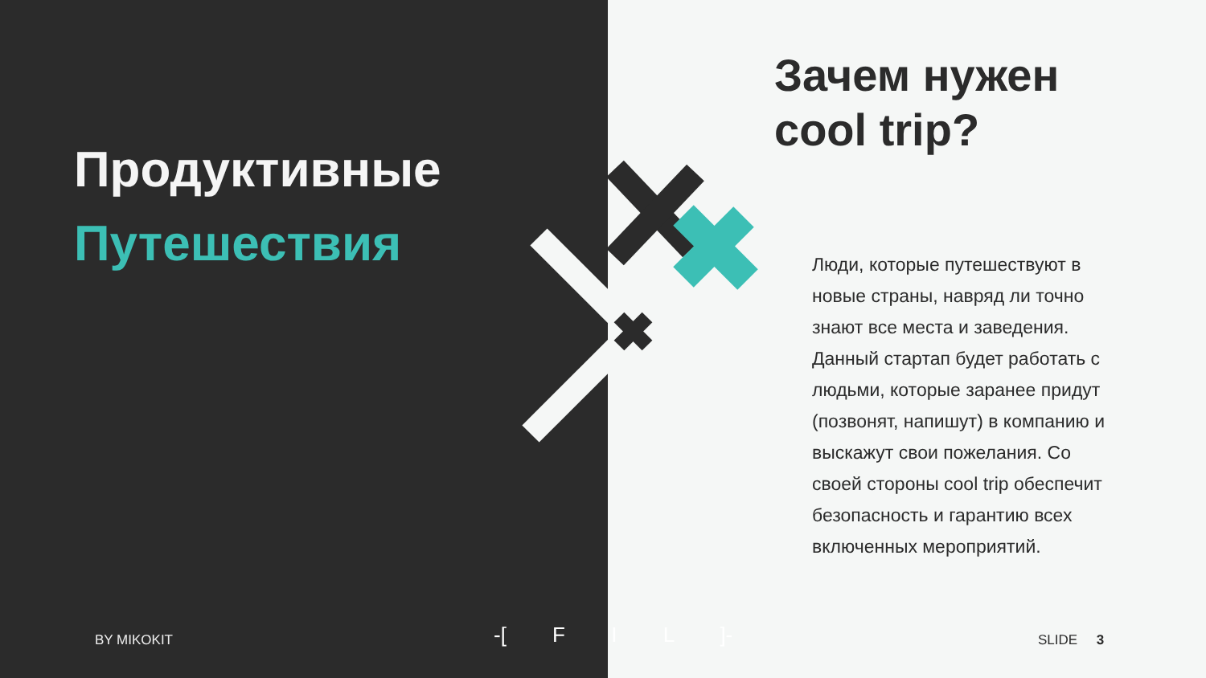Продуктивные
Путешествия
Зачем нужен
cool trip?
Люди, которые путешествуют в новые страны, навряд ли точно знают все места и заведения. Данный стартап будет работать с людьми, которые заранее придут (позвонят, напишут) в компанию и выскажут свои пожелания. Со своей стороны cool trip обеспечит безопасность и гарантию всех включенных мероприятий.
BY MIKOKIT -[ F I L ]- SLIDE 3